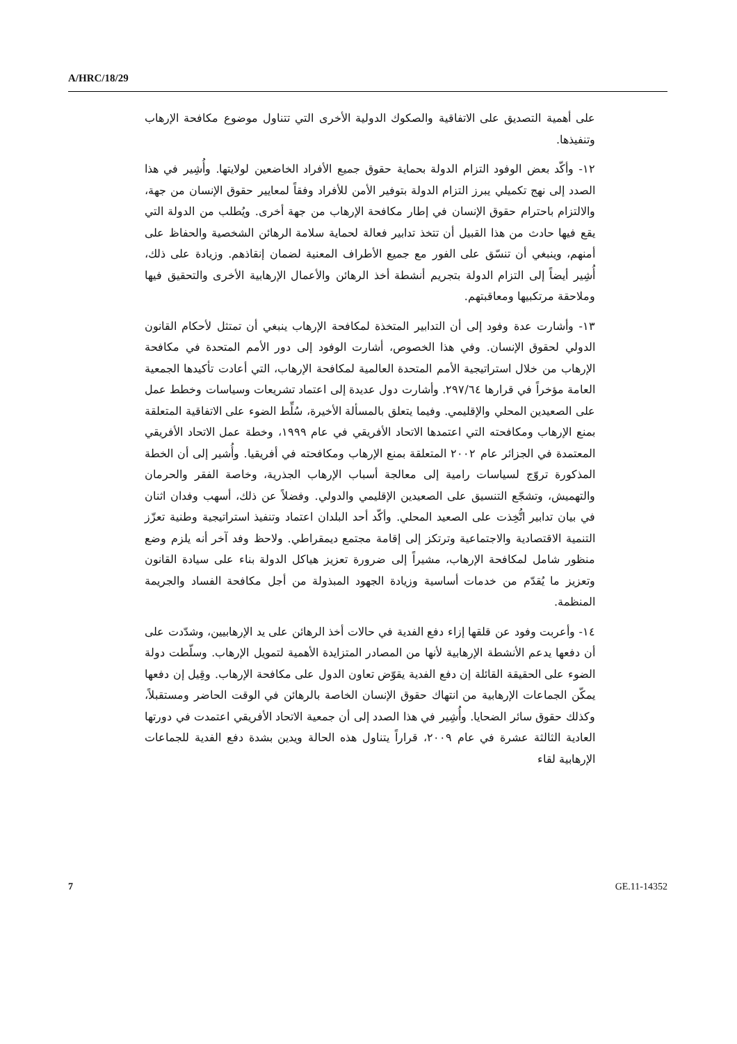A/HRC/18/29
على أهمية التصديق على الاتفاقية والصكوك الدولية الأخرى التي تتناول موضوع مكافحة الإرهاب وتنفيذها.
١٢- وأكّد بعض الوفود التزام الدولة بحماية حقوق جميع الأفراد الخاضعين لولايتها. وأُشِير في هذا الصدد إلى نهج تكميلي يبرز التزام الدولة بتوفير الأمن للأفراد وفقاً لمعايير حقوق الإنسان من جهة، والالتزام باحترام حقوق الإنسان في إطار مكافحة الإرهاب من جهة أخرى. ويُطلب من الدولة التي يقع فيها حادث من هذا القبيل أن تتخذ تدابير فعالة لحماية سلامة الرهائن الشخصية والحفاظ على أمنهم، وينبغي أن تنسّق على الفور مع جميع الأطراف المعنية لضمان إنقاذهم. وزيادة على ذلك، أُشِير أيضاً إلى التزام الدولة بتجريم أنشطة أخذ الرهائن والأعمال الإرهابية الأخرى والتحقيق فيها وملاحقة مرتكبيها ومعاقبتهم.
١٣- وأشارت عدة وفود إلى أن التدابير المتخذة لمكافحة الإرهاب ينبغي أن تمتثل لأحكام القانون الدولي لحقوق الإنسان. وفي هذا الخصوص، أشارت الوفود إلى دور الأمم المتحدة في مكافحة الإرهاب من خلال استراتيجية الأمم المتحدة العالمية لمكافحة الإرهاب، التي أعادت تأكيدها الجمعية العامة مؤخراً في قرارها ٢٩٧/٦٤. وأشارت دول عديدة إلى اعتماد تشريعات وسياسات وخطط عمل على الصعيدين المحلي والإقليمي. وفيما يتعلق بالمسألة الأخيرة، سُلِّط الضوء على الاتفاقية المتعلقة بمنع الإرهاب ومكافحته التي اعتمدها الاتحاد الأفريقي في عام ١٩٩٩، وخطة عمل الاتحاد الأفريقي المعتمدة في الجزائر عام ٢٠٠٢ المتعلقة بمنع الإرهاب ومكافحته في أفريقيا. وأُشير إلى أن الخطة المذكورة تروّج لسياسات رامية إلى معالجة أسباب الإرهاب الجذرية، وخاصة الفقر والحرمان والتهميش، وتشجّع التنسيق على الصعيدين الإقليمي والدولي. وفضلاً عن ذلك، أسهب وفدان اثنان في بيان تدابير اتُّخِذت على الصعيد المحلي. وأكّد أحد البلدان اعتماد وتنفيذ استراتيجية وطنية تعزّز التنمية الاقتصادية والاجتماعية وترتكز إلى إقامة مجتمع ديمقراطي. ولاحظ وفد آخر أنه يلزم وضع منظور شامل لمكافحة الإرهاب، مشيراً إلى ضرورة تعزيز هياكل الدولة بناء على سيادة القانون وتعزيز ما يُقدّم من خدمات أساسية وزيادة الجهود المبذولة من أجل مكافحة الفساد والجريمة المنظمة.
١٤- وأعربت وفود عن قلقها إزاء دفع الفدية في حالات أخذ الرهائن على يد الإرهابيين، وشدّدت على أن دفعها يدعم الأنشطة الإرهابية لأنها من المصادر المتزايدة الأهمية لتمويل الإرهاب. وسلّطت دولة الضوء على الحقيقة القائلة إن دفع الفدية يقوّض تعاون الدول على مكافحة الإرهاب. وقِيل إن دفعها يمكّن الجماعات الإرهابية من انتهاك حقوق الإنسان الخاصة بالرهائن في الوقت الحاضر ومستقبلاً، وكذلك حقوق سائر الضحايا. وأُشِير في هذا الصدد إلى أن جمعية الاتحاد الأفريقي اعتمدت في دورتها العادية الثالثة عشرة في عام ٢٠٠٩، قراراً يتناول هذه الحالة ويدين بشدة دفع الفدية للجماعات الإرهابية لقاء
7 GE.11-14352